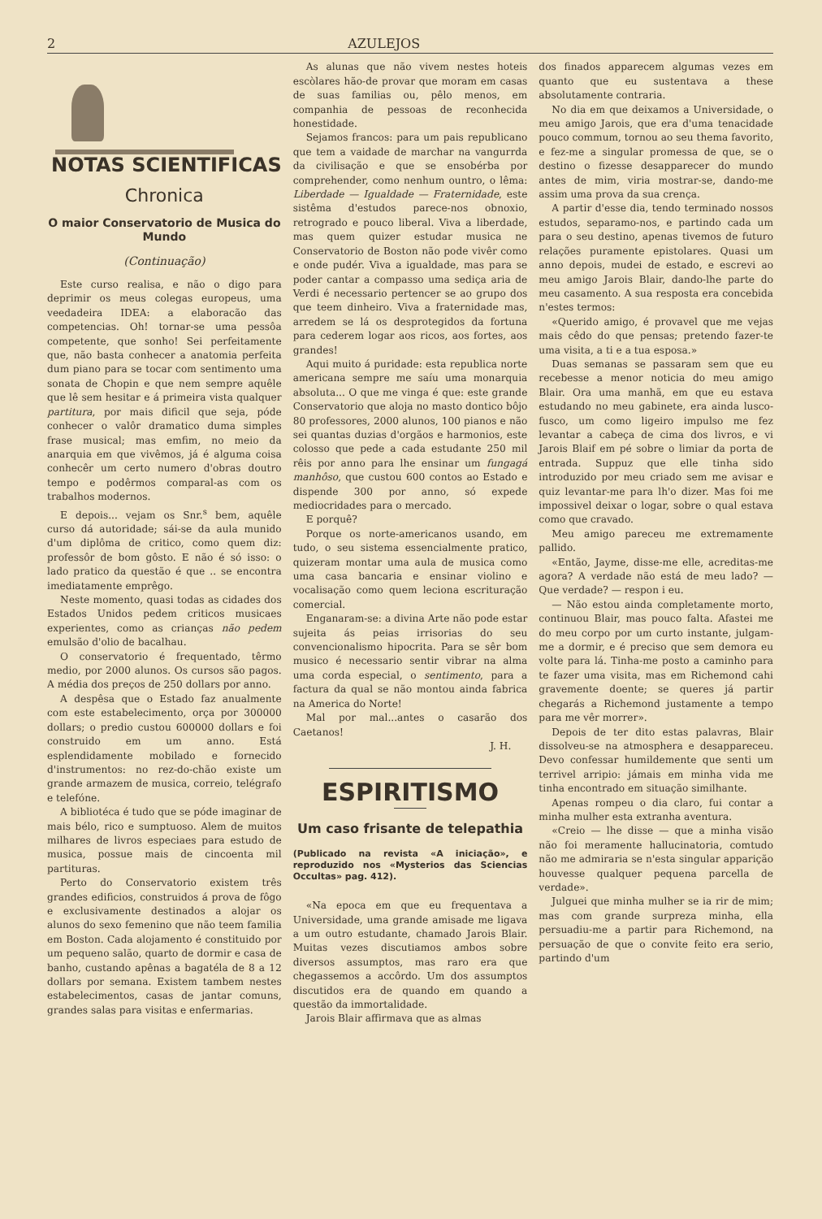2 AZULEJOS
NOTAS SCIENTIFICAS
Chronica
O maior Conservatorio de Musica do Mundo
(Continuação)
Este curso realisa, e não o digo para deprimir os meus colegas europeus, uma veedadeira IDEA: a elaboracão das competencias. Oh! tornar-se uma pessôa competente, que sonho! Sei perfeitamente que, não basta conhecer a anatomia perfeita dum piano para se tocar com sentimento uma sonata de Chopin e que nem sempre aquêle que lê sem hesitar e á primeira vista qualquer partitura, por mais dificil que seja, póde conhecer o valôr dramatico duma simples frase musical; mas emfim, no meio da anarquia em que vivêmos, já é alguma coisa conhecêr um certo numero d'obras doutro tempo e podêrmos comparal-as com os trabalhos modernos.
E depois... vejam os Snr.<sup>s</sup> bem, aquêle curso dá autoridade; sái-se da aula munido d'um diplôma de critico, como quem diz: professôr de bom gôsto. E não é só isso: o lado pratico da questão é que .. se encontra imediatamente emprêgo.
Neste momento, quasi todas as cidades dos Estados Unidos pedem criticos musicaes experientes, como as crianças não pedem emulsão d'olio de bacalhau.
O conservatorio é frequentado, têrmo medio, por 2000 alunos. Os cursos são pagos. A média dos preços de 250 dollars por anno.
A despêsa que o Estado faz anualmente com este estabelecimento, orça por 300000 dollars; o predio custou 600000 dollars e foi construido em um anno. Está esplendidamente mobilado e fornecido d'instrumentos: no rez-do-chão existe um grande armazem de musica, correio, telégrafo e telefóne.
A bibliotéca é tudo que se póde imaginar de mais bélo, rico e sumptuoso. Alem de muitos milhares de livros especiaes para estudo de musica, possue mais de cincoenta mil partituras.
Perto do Conservatorio existem três grandes edificios, construidos á prova de fôgo e exclusivamente destinados a alojar os alunos do sexo femenino que não teem familia em Boston. Cada alojamento é constituido por um pequeno salão, quarto de dormir e casa de banho, custando apênas a bagatéla de 8 a 12 dollars por semana. Existem tambem nestes estabelecimentos, casas de jantar comuns, grandes salas para visitas e enfermarias.
As alunas que não vivem nestes hoteis escòlares hão-de provar que moram em casas de suas familias ou, pêlo menos, em companhia de pessoas de reconhecida honestidade.
Sejamos francos: para um pais republicano que tem a vaidade de marchar na vangurrda da civilisação e que se ensobérba por comprehender, como nenhum ountro, o lêma: Liberdade — Igualdade — Fraternidade, este sistêma d'estudos parece-nos obnoxio, retrogrado e pouco liberal. Viva a liberdade, mas quem quizer estudar musica ne Conservatorio de Boston não pode vivêr como e onde pudér. Viva a igualdade, mas para se poder cantar a compasso uma sediça aria de Verdi é necessario pertencer se ao grupo dos que teem dinheiro. Viva a fraternidade mas, arredem se lá os desprotegidos da fortuna para cederem logar aos ricos, aos fortes, aos grandes!
Aqui muito á puridade: esta republica norte americana sempre me saíu uma monarquia absoluta... O que me vinga é que: este grande Conservatorio que aloja no masto dontico bôjo 80 professores, 2000 alunos, 100 pianos e não sei quantas duzias d'orgãos e harmonios, este colosso que pede a cada estudante 250 mil rêis por anno para lhe ensinar um fungagá manhôso, que custou 600 contos ao Estado e dispende 300 por anno, só expede mediocridades para o mercado.
E porquê?
Porque os norte-americanos usando, em tudo, o seu sistema essencialmente pratico, quizeram montar uma aula de musica como uma casa bancaria e ensinar violino e vocalisação como quem leciona escrituração comercial.
Enganaram-se: a divina Arte não pode estar sujeita ás peias irrisorias do seu convencionalismo hipocrita. Para se sêr bom musico é necessario sentir vibrar na alma uma corda especial, o sentimento, para a factura da qual se não montou ainda fabrica na America do Norte!
Mal por mal...antes o casarão dos Caetanos!
J. H.
ESPIRITISMO
Um caso frisante de telepathia
(Publicado na revista «A iniciação», e reproduzido nos «Mysterios das Sciencias Occultas» pag. 412).
«Na epoca em que eu frequentava a Universidade, uma grande amisade me ligava a um outro estudante, chamado Jarois Blair. Muitas vezes discutiamos ambos sobre diversos assumptos, mas raro era que chegassemos a accôrdo. Um dos assumptos discutidos era de quando em quando a questão da immortalidade.
Jarois Blair affirmava que as almas
dos finados apparecem algumas vezes em quanto que eu sustentava a these absolutamente contraria.
No dia em que deixamos a Universidade, o meu amigo Jarois, que era d'uma tenacidade pouco commum, tornou ao seu thema favorito, e fez-me a singular promessa de que, se o destino o fizesse desapparecer do mundo antes de mim, viria mostrar-se, dando-me assim uma prova da sua crença.
A partir d'esse dia, tendo terminado nossos estudos, separamo-nos, e partindo cada um para o seu destino, apenas tivemos de futuro relações puramente epistolares. Quasi um anno depois, mudei de estado, e escrevi ao meu amigo Jarois Blair, dando-lhe parte do meu casamento. A sua resposta era concebida n'estes termos:
«Querido amigo, é provavel que me vejas mais cêdo do que pensas; pretendo fazer-te uma visita, a ti e a tua esposa.»
Duas semanas se passaram sem que eu recebesse a menor noticia do meu amigo Blair. Ora uma manhã, em que eu estava estudando no meu gabinete, era ainda lusco-fusco, um como ligeiro impulso me fez levantar a cabeça de cima dos livros, e vi Jarois Blaif em pé sobre o limiar da porta de entrada. Suppuz que elle tinha sido introduzido por meu criado sem me avisar e quiz levantar-me para lh'o dizer. Mas foi me impossivel deixar o logar, sobre o qual estava como que cravado.
Meu amigo pareceu me extremamente pallido.
«Então, Jayme, disse-me elle, acreditas-me agora? A verdade não está de meu lado? — Que verdade? — respon i eu.
— Não estou ainda completamente morto, continuou Blair, mas pouco falta. Afastei me do meu corpo por um curto instante, julgam-me a dormir, e é preciso que sem demora eu volte para lá. Tinha-me posto a caminho para te fazer uma visita, mas em Richemond cahi gravemente doente; se queres já partir chegarás a Richemond justamente a tempo para me vêr morrer».
Depois de ter dito estas palavras, Blair dissolveu-se na atmosphera e desappareceu. Devo confessar humildemente que senti um terrivel arripio: jámais em minha vida me tinha encontrado em situação similhante.
Apenas rompeu o dia claro, fui contar a minha mulher esta extranha aventura.
«Creio — lhe disse — que a minha visão não foi meramente hallucinatoria, comtudo não me admiraria se n'esta singular apparição houvesse qualquer pequena parcella de verdade».
Julguei que minha mulher se ia rir de mim; mas com grande surpreza minha, ella persuadiu-me a partir para Richemond, na persuação de que o convite feito era serio, partindo d'um